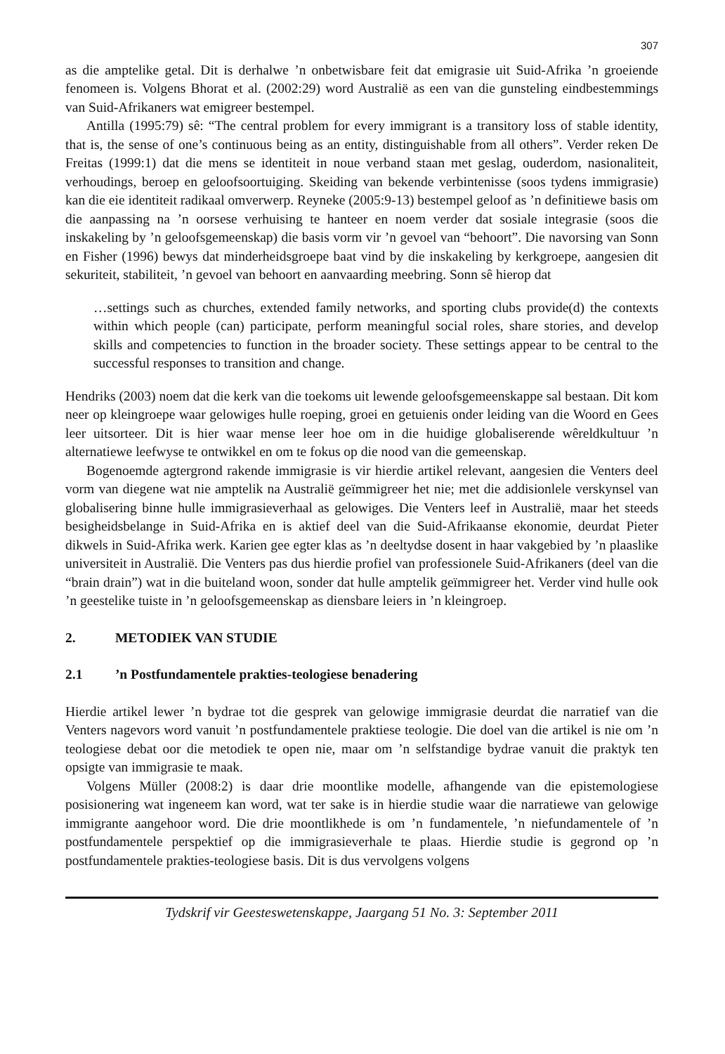307
as die amptelike getal. Dit is derhalwe ’n onbetwisbare feit dat emigrasie uit Suid-Afrika ’n groeiende fenomeen is. Volgens Bhorat et al. (2002:29) word Australië as een van die gunsteling eindbestemmings van Suid-Afrikaners wat emigreer bestempel.
Antilla (1995:79) sê: “The central problem for every immigrant is a transitory loss of stable identity, that is, the sense of one’s continuous being as an entity, distinguishable from all others”. Verder reken De Freitas (1999:1) dat die mens se identiteit in noue verband staan met geslag, ouderdom, nasionaliteit, verhoudings, beroep en geloofsoortuiging. Skeiding van bekende verbintenisse (soos tydens immigrasie) kan die eie identiteit radikaal omverwerp. Reyneke (2005:9-13) bestempel geloof as ’n definitiewe basis om die aanpassing na ’n oorsese verhuising te hanteer en noem verder dat sosiale integrasie (soos die inskakeling by ’n geloofsgemeenskap) die basis vorm vir ’n gevoel van “behoort”. Die navorsing van Sonn en Fisher (1996) bewys dat minderheidsgroepe baat vind by die inskakeling by kerkgroepe, aangesien dit sekuriteit, stabiliteit, ’n gevoel van behoort en aanvaarding meebring. Sonn sê hierop dat
…settings such as churches, extended family networks, and sporting clubs provide(d) the contexts within which people (can) participate, perform meaningful social roles, share stories, and develop skills and competencies to function in the broader society. These settings appear to be central to the successful responses to transition and change.
Hendriks (2003) noem dat die kerk van die toekoms uit lewende geloofsgemeenskappe sal bestaan. Dit kom neer op kleingroepe waar gelowiges hulle roeping, groei en getuienis onder leiding van die Woord en Gees leer uitsorteer. Dit is hier waar mense leer hoe om in die huidige globaliserende wêreldkultuur ’n alternatiewe leefwyse te ontwikkel en om te fokus op die nood van die gemeenskap.
Bogenoemde agtergrond rakende immigrasie is vir hierdie artikel relevant, aangesien die Venters deel vorm van diegene wat nie amptelik na Australië geïmmigreer het nie; met die addisionlele verskynsel van globalisering binne hulle immigrasieverhaal as gelowiges. Die Venters leef in Australië, maar het steeds besigheidsbelange in Suid-Afrika en is aktief deel van die Suid-Afrikaanse ekonomie, deurdat Pieter dikwels in Suid-Afrika werk. Karien gee egter klas as ’n deeltydse dosent in haar vakgebied by ’n plaaslike universiteit in Australië. Die Venters pas dus hierdie profiel van professionele Suid-Afrikaners (deel van die “brain drain”) wat in die buiteland woon, sonder dat hulle amptelik geïmmigreer het. Verder vind hulle ook ’n geestelike tuiste in ’n geloofsgemeenskap as diensbare leiers in ’n kleingroep.
2. METODIEK VAN STUDIE
2.1 ’n Postfundamentele prakties-teologiese benadering
Hierdie artikel lewer ’n bydrae tot die gesprek van gelowige immigrasie deurdat die narratief van die Venters nagevors word vanuit ’n postfundamentele praktiese teologie. Die doel van die artikel is nie om ’n teologiese debat oor die metodiek te open nie, maar om ’n selfstandige bydrae vanuit die praktyk ten opsigte van immigrasie te maak.
Volgens Müller (2008:2) is daar drie moontlike modelle, afhangende van die epistemologiese posisionering wat ingeneem kan word, wat ter sake is in hierdie studie waar die narratiewe van gelowige immigrante aangehoor word. Die drie moontlikhede is om ’n fundamentele, ’n niefundamentele of ’n postfundamentele perspektief op die immigrasieverhale te plaas. Hierdie studie is gegrond op ’n postfundamentele prakties-teologiese basis. Dit is dus vervolgens volgens
Tydskrif vir Geesteswetenskappe, Jaargang 51 No. 3: September 2011